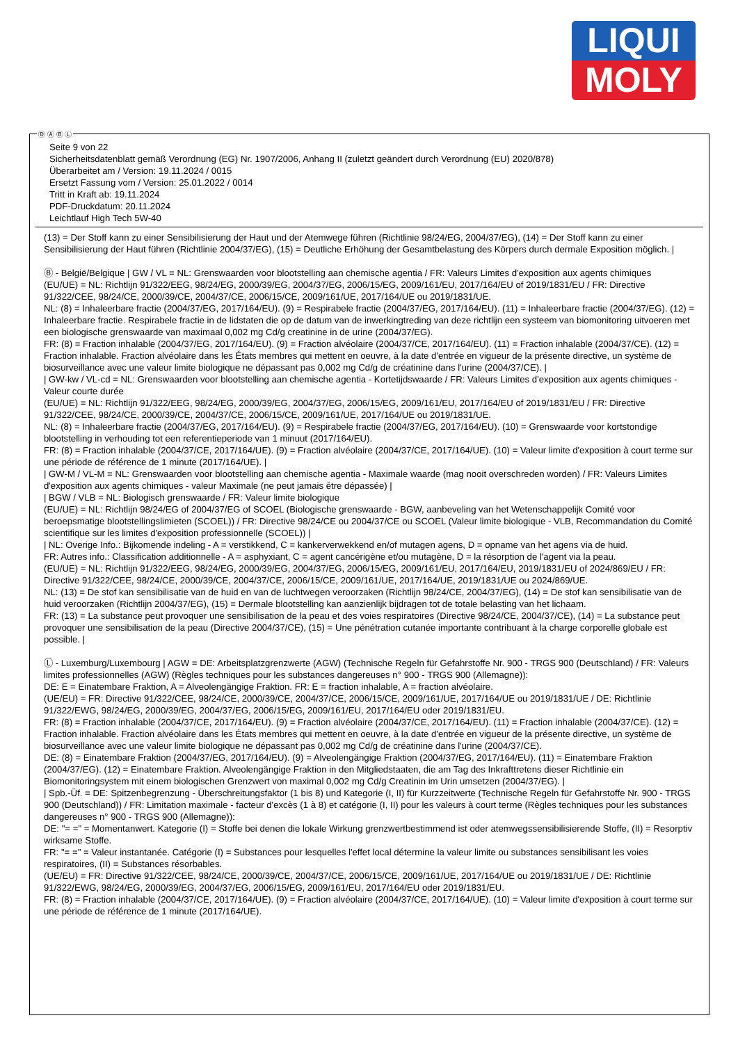LIQUI
MOLY
Ⓓ Ⓐ Ⓑ Ⓛ
Seite 9 von 22
Sicherheitsdatenblatt gemäß Verordnung (EG) Nr. 1907/2006, Anhang II (zuletzt geändert durch Verordnung (EU) 2020/878)
Überarbeitet am / Version: 19.11.2024 / 0015
Ersetzt Fassung vom / Version: 25.01.2022 / 0014
Tritt in Kraft ab: 19.11.2024
PDF-Druckdatum: 20.11.2024
Leichtlauf High Tech 5W-40
(13) = Der Stoff kann zu einer Sensibilisierung der Haut und der Atemwege führen (Richtlinie 98/24/EG, 2004/37/EG), (14) = Der Stoff kann zu einer Sensibilisierung der Haut führen (Richtlinie 2004/37/EG), (15) = Deutliche Erhöhung der Gesamtbelastung des Körpers durch dermale Exposition möglich. |
Ⓑ - België/Belgique | GW / VL = NL: Grenswaarden voor blootstelling aan chemische agentia / FR: Valeurs Limites d'exposition aux agents chimiques
(EU/UE) = NL: Richtlijn 91/322/EEG, 98/24/EG, 2000/39/EG, 2004/37/EG, 2006/15/EG, 2009/161/EU, 2017/164/EU of 2019/1831/EU / FR: Directive 91/322/CEE, 98/24/CE, 2000/39/CE, 2004/37/CE, 2006/15/CE, 2009/161/UE, 2017/164/UE ou 2019/1831/UE.
NL: (8) = Inhaleerbare fractie (2004/37/EG, 2017/164/EU). (9) = Respirabele fractie (2004/37/EG, 2017/164/EU). (11) = Inhaleerbare fractie (2004/37/EG). (12) = Inhaleerbare fractie. Respirabele fractie in de lidstaten die op de datum van de inwerkingtreding van deze richtlijn een systeem van biomonitoring uitvoeren met een biologische grenswaarde van maximaal 0,002 mg Cd/g creatinine in de urine (2004/37/EG).
FR: (8) = Fraction inhalable (2004/37/EG, 2017/164/EU). (9) = Fraction alvéolaire (2004/37/CE, 2017/164/EU). (11) = Fraction inhalable (2004/37/CE). (12) = Fraction inhalable. Fraction alvéolaire dans les États membres qui mettent en oeuvre, à la date d'entrée en vigueur de la présente directive, un système de biosurveillance avec une valeur limite biologique ne dépassant pas 0,002 mg Cd/g de créatinine dans l'urine (2004/37/CE). |
| GW-kw / VL-cd = NL: Grenswaarden voor blootstelling aan chemische agentia - Kortetijdswaarde / FR: Valeurs Limites d'exposition aux agents chimiques - Valeur courte durée
(EU/UE) = NL: Richtlijn 91/322/EEG, 98/24/EG, 2000/39/EG, 2004/37/EG, 2006/15/EG, 2009/161/EU, 2017/164/EU of 2019/1831/EU / FR: Directive 91/322/CEE, 98/24/CE, 2000/39/CE, 2004/37/CE, 2006/15/CE, 2009/161/UE, 2017/164/UE ou 2019/1831/UE.
NL: (8) = Inhaleerbare fractie (2004/37/EG, 2017/164/EU). (9) = Respirabele fractie (2004/37/EG, 2017/164/EU). (10) = Grenswaarde voor kortstondige blootstelling in verhouding tot een referentieperiode van 1 minuut (2017/164/EU).
FR: (8) = Fraction inhalable (2004/37/CE, 2017/164/UE). (9) = Fraction alvéolaire (2004/37/CE, 2017/164/UE). (10) = Valeur limite d'exposition à court terme sur une période de référence de 1 minute (2017/164/UE). |
| GW-M / VL-M = NL: Grenswaarden voor blootstelling aan chemische agentia - Maximale waarde (mag nooit overschreden worden) / FR: Valeurs Limites d'exposition aux agents chimiques - valeur Maximale (ne peut jamais être dépassée) |
| BGW / VLB = NL: Biologisch grenswaarde / FR: Valeur limite biologique
(EU/UE) = NL: Richtlijn 98/24/EG of 2004/37/EG of SCOEL (Biologische grenswaarde - BGW, aanbeveling van het Wetenschappelijk Comité voor beroepsmatige blootstellingslimieten (SCOEL)) / FR: Directive 98/24/CE ou 2004/37/CE ou SCOEL (Valeur limite biologique - VLB, Recommandation du Comité scientifique sur les limites d'exposition professionnelle (SCOEL)) |
| NL: Overige Info.: Bijkomende indeling - A = verstikkend, C = kankerverwekkend en/of mutagen agens, D = opname van het agens via de huid.
FR: Autres info.: Classification additionnelle - A = asphyxiant, C = agent cancérigène et/ou mutagène, D = la résorption de l'agent via la peau.
(EU/UE) = NL: Richtlijn 91/322/EEG, 98/24/EG, 2000/39/EG, 2004/37/EG, 2006/15/EG, 2009/161/EU, 2017/164/EU, 2019/1831/EU of 2024/869/EU / FR: Directive 91/322/CEE, 98/24/CE, 2000/39/CE, 2004/37/CE, 2006/15/CE, 2009/161/UE, 2017/164/UE, 2019/1831/UE ou 2024/869/UE.
NL: (13) = De stof kan sensibilisatie van de huid en van de luchtwegen veroorzaken (Richtlijn 98/24/CE, 2004/37/EG), (14) = De stof kan sensibilisatie van de huid veroorzaken (Richtlijn 2004/37/EG), (15) = Dermale blootstelling kan aanzienlijk bijdragen tot de totale belasting van het lichaam.
FR: (13) = La substance peut provoquer une sensibilisation de la peau et des voies respiratoires (Directive 98/24/CE, 2004/37/CE), (14) = La substance peut provoquer une sensibilisation de la peau (Directive 2004/37/CE), (15) = Une pénétration cutanée importante contribuant à la charge corporelle globale est possible. |
Ⓛ - Luxemburg/Luxembourg | AGW = DE: Arbeitsplatzgrenzwerte (AGW) (Technische Regeln für Gefahrstoffe Nr. 900 - TRGS 900 (Deutschland) / FR: Valeurs limites professionnelles (AGW) (Règles techniques pour les substances dangereuses n° 900 - TRGS 900 (Allemagne)):
DE: E = Einatembare Fraktion, A = Alveolengängige Fraktion. FR: E = fraction inhalable, A = fraction alvéolaire.
(UE/EU) = FR: Directive 91/322/CEE, 98/24/CE, 2000/39/CE, 2004/37/CE, 2006/15/CE, 2009/161/UE, 2017/164/UE ou 2019/1831/UE / DE: Richtlinie 91/322/EWG, 98/24/EG, 2000/39/EG, 2004/37/EG, 2006/15/EG, 2009/161/EU, 2017/164/EU oder 2019/1831/EU.
FR: (8) = Fraction inhalable (2004/37/CE, 2017/164/EU). (9) = Fraction alvéolaire (2004/37/CE, 2017/164/EU). (11) = Fraction inhalable (2004/37/CE). (12) = Fraction inhalable. Fraction alvéolaire dans les États membres qui mettent en oeuvre, à la date d'entrée en vigueur de la présente directive, un système de biosurveillance avec une valeur limite biologique ne dépassant pas 0,002 mg Cd/g de créatinine dans l'urine (2004/37/CE).
DE: (8) = Einatembare Fraktion (2004/37/EG, 2017/164/EU). (9) = Alveolengängige Fraktion (2004/37/EG, 2017/164/EU). (11) = Einatembare Fraktion (2004/37/EG). (12) = Einatembare Fraktion. Alveolengängige Fraktion in den Mitgliedstaaten, die am Tag des Inkrafttretens dieser Richtlinie ein Biomonitoringsystem mit einem biologischen Grenzwert von maximal 0,002 mg Cd/g Creatinin im Urin umsetzen (2004/37/EG). |
| Spb.-Üf. = DE: Spitzenbegrenzung - Überschreitungsfaktor (1 bis 8) und Kategorie (I, II) für Kurzzeitwerte (Technische Regeln für Gefahrstoffe Nr. 900 - TRGS 900 (Deutschland)) / FR: Limitation maximale - facteur d'excès (1 à 8) et catégorie (I, II) pour les valeurs à court terme (Règles techniques pour les substances dangereuses n° 900 - TRGS 900 (Allemagne)):
DE: "= =" = Momentanwert. Kategorie (I) = Stoffe bei denen die lokale Wirkung grenzwertbestimmend ist oder atemwegssensibilisierende Stoffe, (II) = Resorptiv wirksame Stoffe.
FR: "= =" = Valeur instantanée. Catégorie (I) = Substances pour lesquelles l'effet local détermine la valeur limite ou substances sensibilisant les voies respiratoires, (II) = Substances résorbables.
(UE/EU) = FR: Directive 91/322/CEE, 98/24/CE, 2000/39/CE, 2004/37/CE, 2006/15/CE, 2009/161/UE, 2017/164/UE ou 2019/1831/UE / DE: Richtlinie 91/322/EWG, 98/24/EG, 2000/39/EG, 2004/37/EG, 2006/15/EG, 2009/161/EU, 2017/164/EU oder 2019/1831/EU.
FR: (8) = Fraction inhalable (2004/37/CE, 2017/164/UE). (9) = Fraction alvéolaire (2004/37/CE, 2017/164/UE). (10) = Valeur limite d'exposition à court terme sur une période de référence de 1 minute (2017/164/UE).